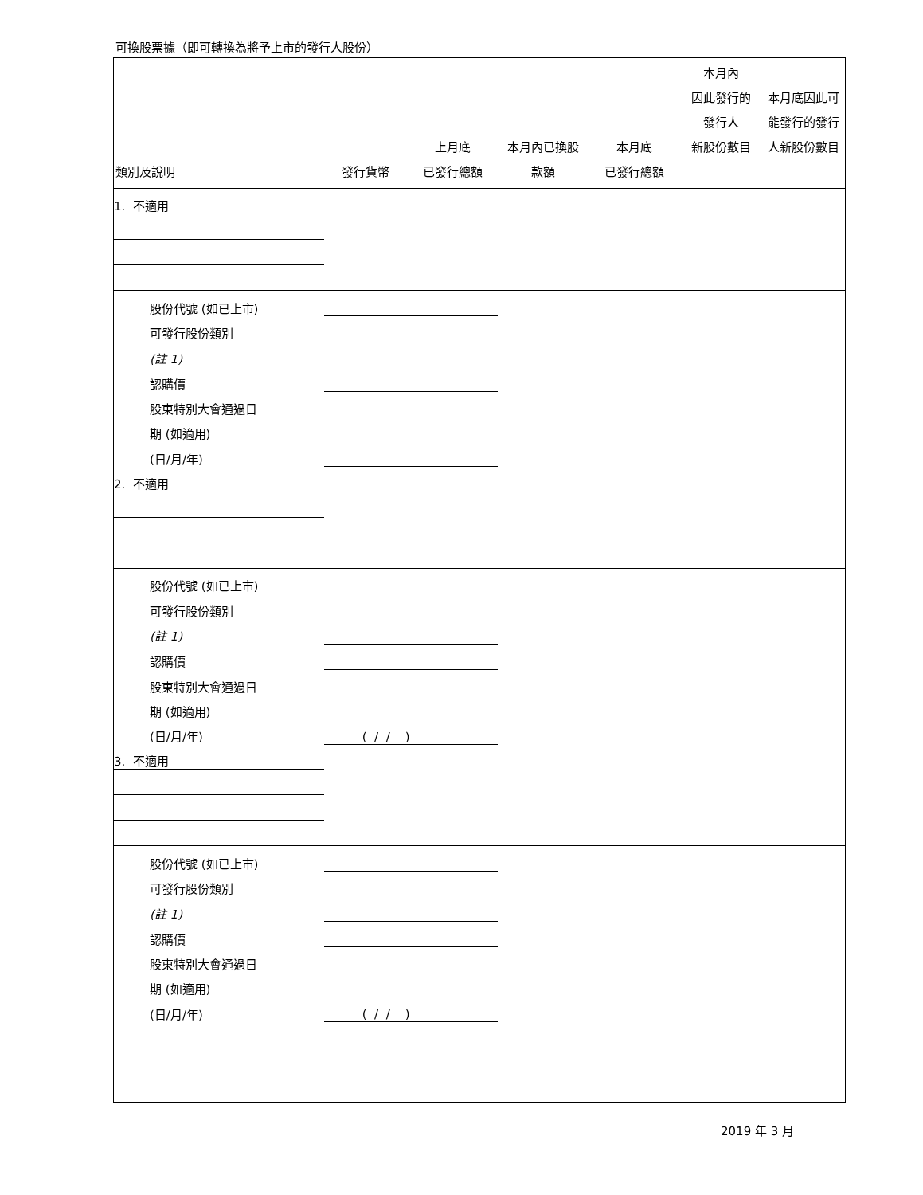可換股票據（即可轉換為將予上市的發行人股份）
| 類別及說明 | 發行貨幣 | 上月底 已發行總額 | 本月內已換股 款額 | 本月底 已發行總額 | 本月內 因此發行的 發行人 新股份數目 | 本月底因此可 能發行的發行 人新股份數目 |
| --- | --- | --- | --- | --- | --- | --- |
| 1. 不適用 | | | | | | |
| 股份代號 (如已上市) | | | | | | |
| 可發行股份類別 | | | | | | |
| (註 1) | | | | | | |
| 認購價 | | | | | | |
| 股東特別大會通過日 | | | | | | |
| 期 (如適用) | | | | | | |
| (日/月/年) | | | | | | |
| 2. 不適用 | | | | | | |
| 股份代號 (如已上市) | | | | | | |
| 可發行股份類別 | | | | | | |
| (註 1) | | | | | | |
| 認購價 | | | | | | |
| 股東特別大會通過日 | | | | | | |
| 期 (如適用) | | | | | | |
| (日/月/年) | ( / / ) | | | | | |
| 3. 不適用 | | | | | | |
| 股份代號 (如已上市) | | | | | | |
| 可發行股份類別 | | | | | | |
| (註 1) | | | | | | |
| 認購價 | | | | | | |
| 股東特別大會通過日 | | | | | | |
| 期 (如適用) | | | | | | |
| (日/月/年) | ( / / ) | | | | | |
2019 年 3 月